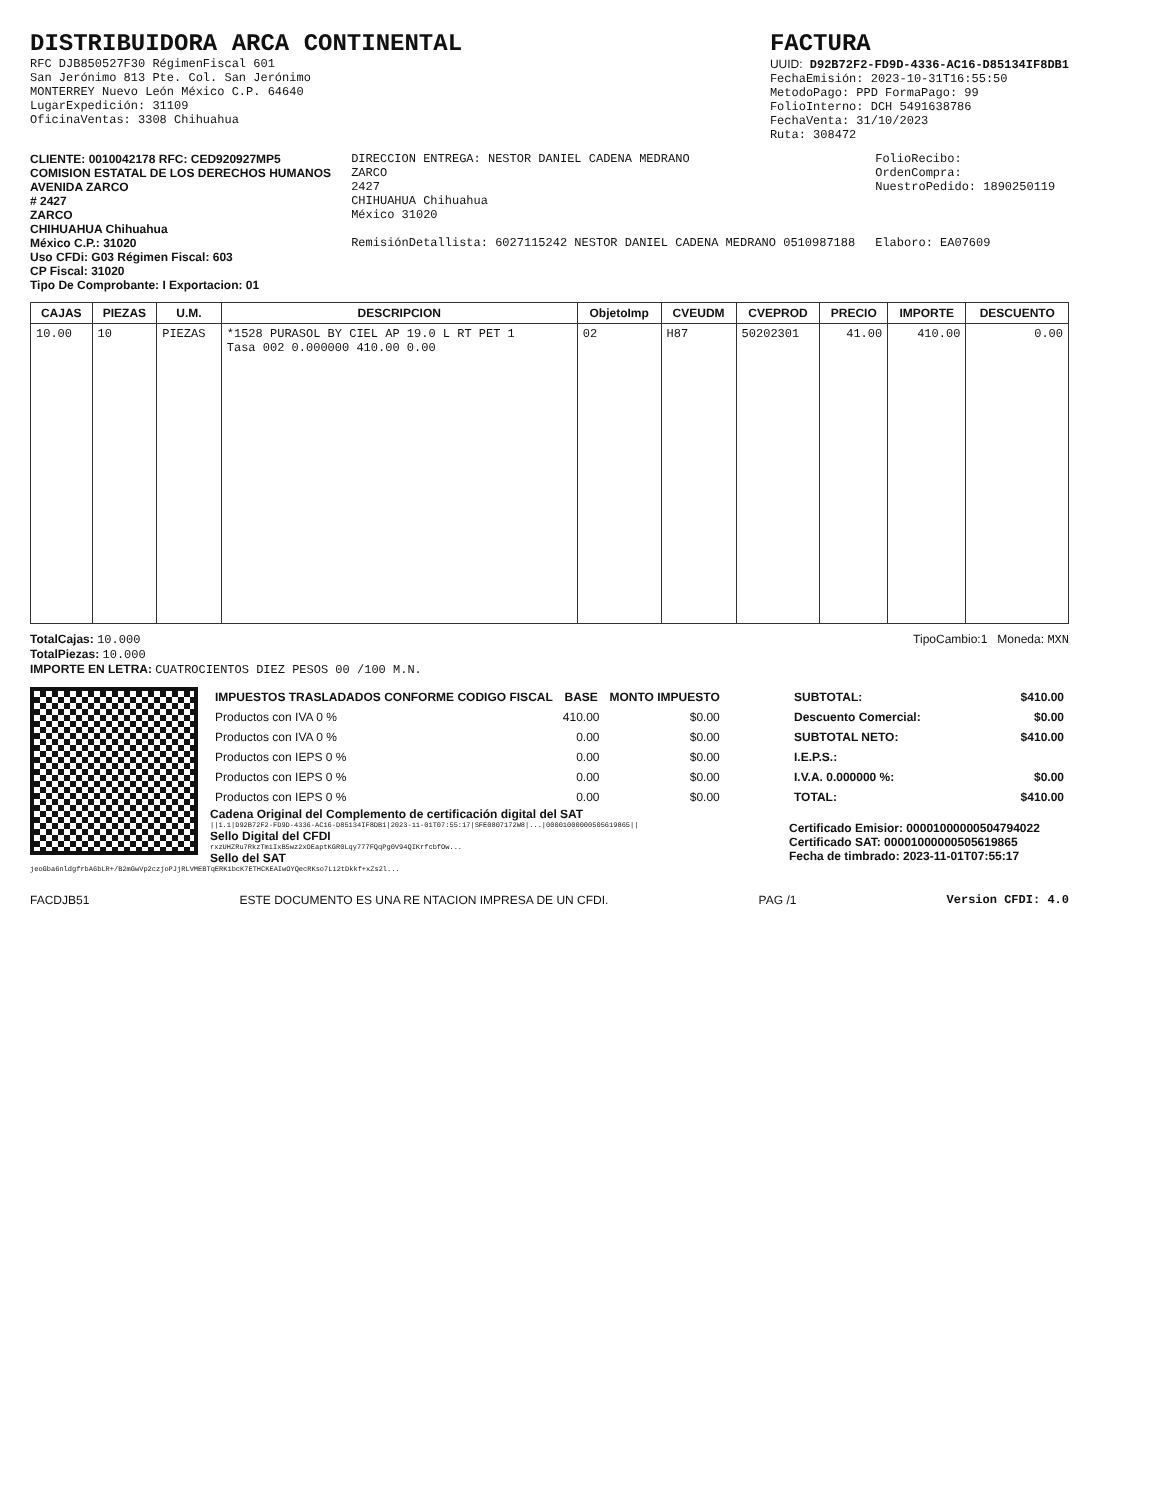DISTRIBUIDORA ARCA CONTINENTAL
RFC DJB850527F30 RégimenFiscal 601
San Jerónimo 813 Pte. Col. San Jerónimo
MONTERREY Nuevo León México C.P. 64640
LugarExpedición: 31109
OficinaVentas: 3308 Chihuahua
FACTURA
UUID: D92B72F2-FD9D-4336-AC16-D85134IF8DB1
FechaEmisión: 2023-10-31T16:55:50
MetodoPago: PPD FormaPago: 99
FolioInterno: DCH 5491638786
FechaVenta: 31/10/2023
Ruta: 308472
CLIENTE: 0010042178 RFC: CED920927MP5
COMISION ESTATAL DE LOS DERECHOS HUMANOS
AVENIDA ZARCO
# 2427
ZARCO
CHIHUAHUA Chihuahua
México C.P.: 31020
Uso CFDi: G03 Régimen Fiscal: 603
CP Fiscal: 31020
Tipo De Comprobante: I Exportacion: 01
DIRECCION ENTREGA: NESTOR DANIEL CADENA MEDRANO
ZARCO
2427
CHIHUAHUA Chihuahua
México 31020
RemisiónDetallista: 6027115242 NESTOR DANIEL CADENA MEDRANO 0510987188
FolioRecibo:
OrdenCompra:
NuestroPedido: 1890250119
Elaboro: EA07609
| CAJAS | PIEZAS | U.M. | DESCRIPCION | ObjetoImp | CVEUDM | CVEPROD | PRECIO | IMPORTE | DESCUENTO |
| --- | --- | --- | --- | --- | --- | --- | --- | --- | --- |
| 10.00 | 10 | PIEZAS | *1528 PURASOL BY CIEL AP 19.0 L RT PET 1 Tasa 002 0.000000 410.00 0.00 | 02 | H87 | 50202301 | 41.00 | 410.00 | 0.00 |
TotalCajas: 10.000
TotalPiezas: 10.000
IMPORTE EN LETRA: CUATROCIENTOS DIEZ PESOS 00 /100 M.N.
TipoCambio:1 Moneda: MXN
| IMPUESTOS TRASLADADOS CONFORME CODIGO FISCAL | BASE | MONTO IMPUESTO |
| --- | --- | --- |
| Productos con IVA 0 % | 410.00 | $0.00 |
| Productos con IVA 0 % | 0.00 | $0.00 |
| Productos con IEPS 0 % | 0.00 | $0.00 |
| Productos con IEPS 0 % | 0.00 | $0.00 |
| Productos con IEPS 0 % | 0.00 | $0.00 |
Cadena Original del Complemento de certificación digital del SAT
||1.1|D92B72F2-FD9D-4336-AC16-D85134IF8DB1|2023-11-01T07:55:17|SFE0807172W8|...|00001000000505619865||
Sello Digital del CFDI
rxzUHZRu7RkzTmiIxB5wz2xOEaptKGR0Lqy777FQqPg0V94QIKrfcbfOw...
Sello del SAT
jeoGba6nldgfrbA6bLR+/B2mGwVp2czjoPJjRLVMEBTqERK1bcK7ETHCKEAIwOYQecRKso7Li2tDkkf+xZs2l...
| SUBTOTAL: | $410.00 |
| Descuento Comercial: | $0.00 |
| SUBTOTAL NETO: | $410.00 |
| I.E.P.S.: | |
| I.V.A. 0.000000 %: | $0.00 |
| TOTAL: | $410.00 |
Certificado Emisior: 00001000000504794022
Certificado SAT: 00001000000505619865
Fecha de timbrado: 2023-11-01T07:55:17
FACDJB51 ESTE DOCUMENTO ES UNA RE NTACION IMPRESA DE UN CFDI. PAG /1 Version CFDI: 4.0